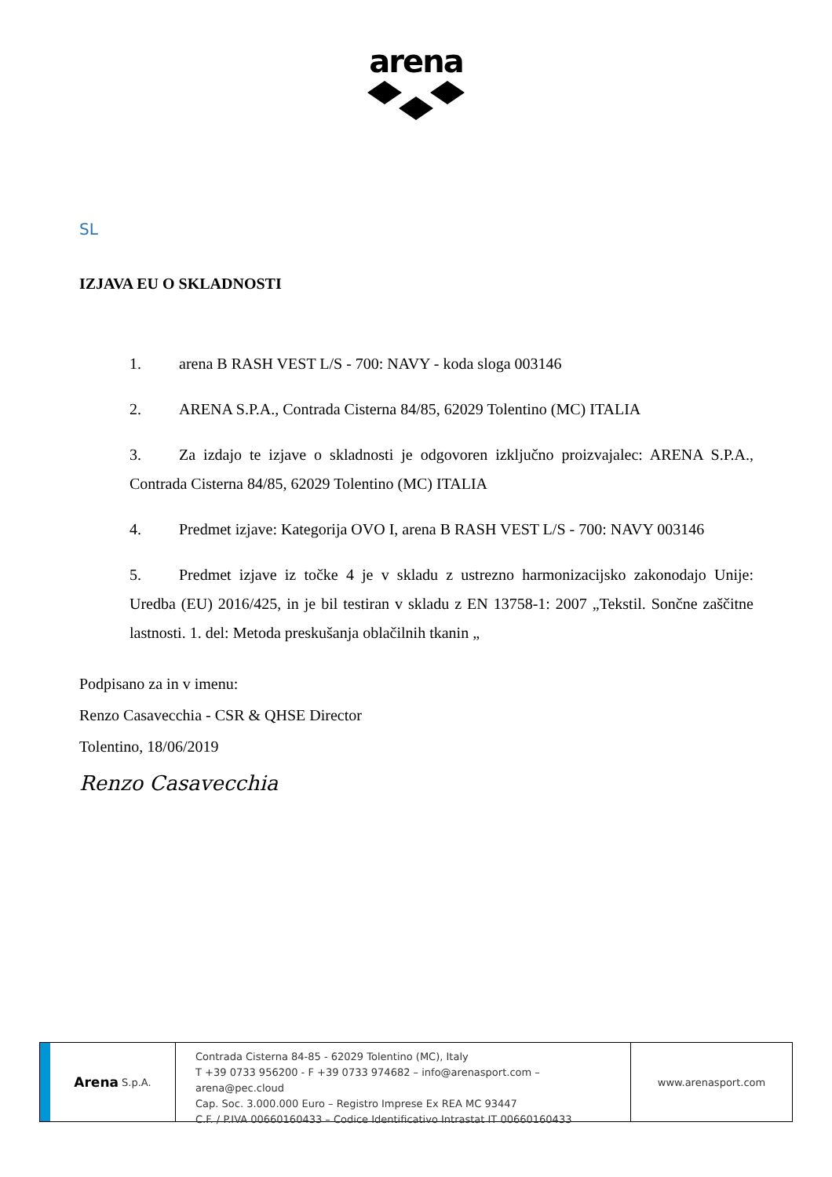arena
SL
IZJAVA EU O SKLADNOSTI
1. arena B RASH VEST L/S - 700: NAVY - koda sloga 003146
2. ARENA S.P.A., Contrada Cisterna 84/85, 62029 Tolentino (MC) ITALIA
3. Za izdajo te izjave o skladnosti je odgovoren izključno proizvajalec: ARENA S.P.A., Contrada Cisterna 84/85, 62029 Tolentino (MC) ITALIA
4. Predmet izjave: Kategorija OVO I, arena B RASH VEST L/S - 700: NAVY 003146
5. Predmet izjave iz točke 4 je v skladu z ustrezno harmonizacijsko zakonodajo Unije: Uredba (EU) 2016/425, in je bil testiran v skladu z EN 13758-1: 2007 „Tekstil. Sončne zaščitne lastnosti. 1. del: Metoda preskušanja oblačilnih tkanin „
Podpisano za in v imenu:
Renzo Casavecchia - CSR & QHSE Director
Tolentino, 18/06/2019
Renzo Casavecchia
Arena S.p.A.
Contrada Cisterna 84-85 - 62029 Tolentino (MC), Italy
T +39 0733 956200 - F +39 0733 974682 – info@arenasport.com – arena@pec.cloud
Cap. Soc. 3.000.000 Euro – Registro Imprese Ex REA MC 93447
C.F. / P.IVA 00660160433 – Codice Identificativo Intrastat IT 00660160433
www.arenasport.com